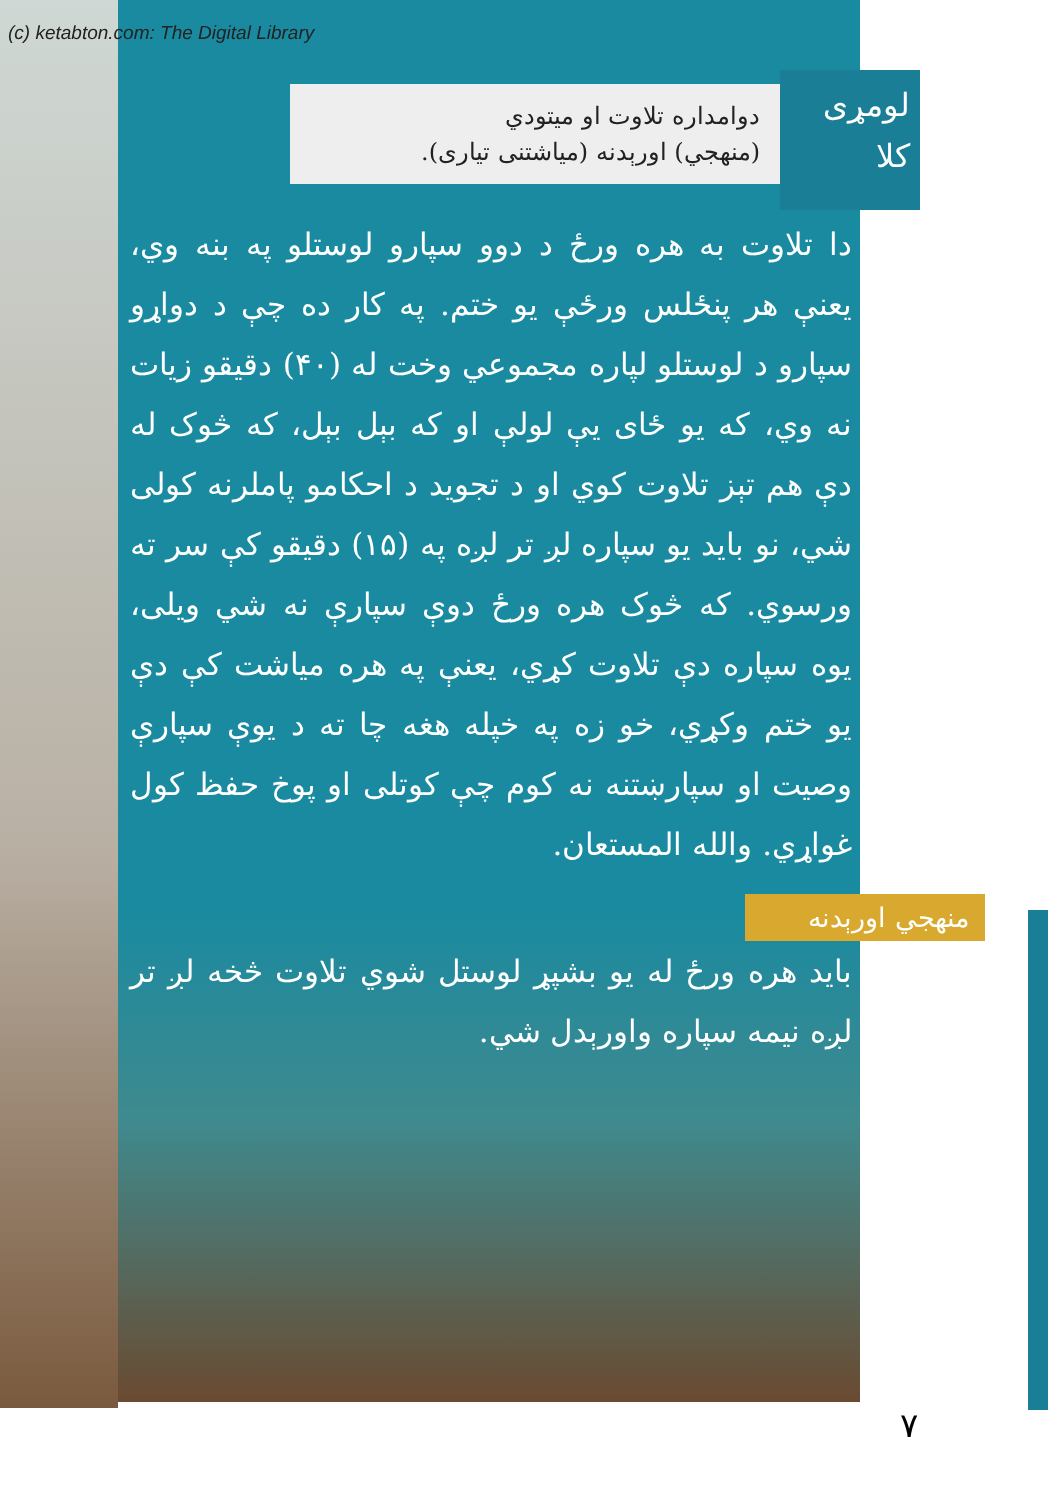(c) ketabton.com: The Digital Library
لومړی
کلا
دوامداره تلاوت او میتودي
(منهجي) اورېدنه (میاشتنی تیاری).
دا تلاوت به هره ورځ د دوو سپارو لوستلو په بنه وي، یعنې هر پنځلس ورځې یو ختم. په کار ده چې د دواړو سپارو د لوستلو لپاره مجموعي وخت له (۴۰) دقیقو زیات نه وي، که یو ځای یې لولې او که بېل بېل، که څوک له دې هم تېز تلاوت کوي او د تجوید د احکامو پاملرنه کولی شي، نو باید یو سپاره لږ تر لږه په (۱۵) دقیقو کې سر ته ورسوي. که څوک هره ورځ دوې سپارې نه شي ویلی، یوه سپاره دې تلاوت کړي، یعنې په هره میاشت کې دې یو ختم وکړي، خو زه په خپله هغه چا ته د یوې سپارې وصیت او سپارښتنه نه کوم چې کوتلی او پوخ حفظ کول غواړي. والله المستعان.
منهجي اورېدنه
باید هره ورځ له یو بشپړ لوستل شوي تلاوت څخه لږ تر لږه نیمه سپاره واورېدل شي.
۷